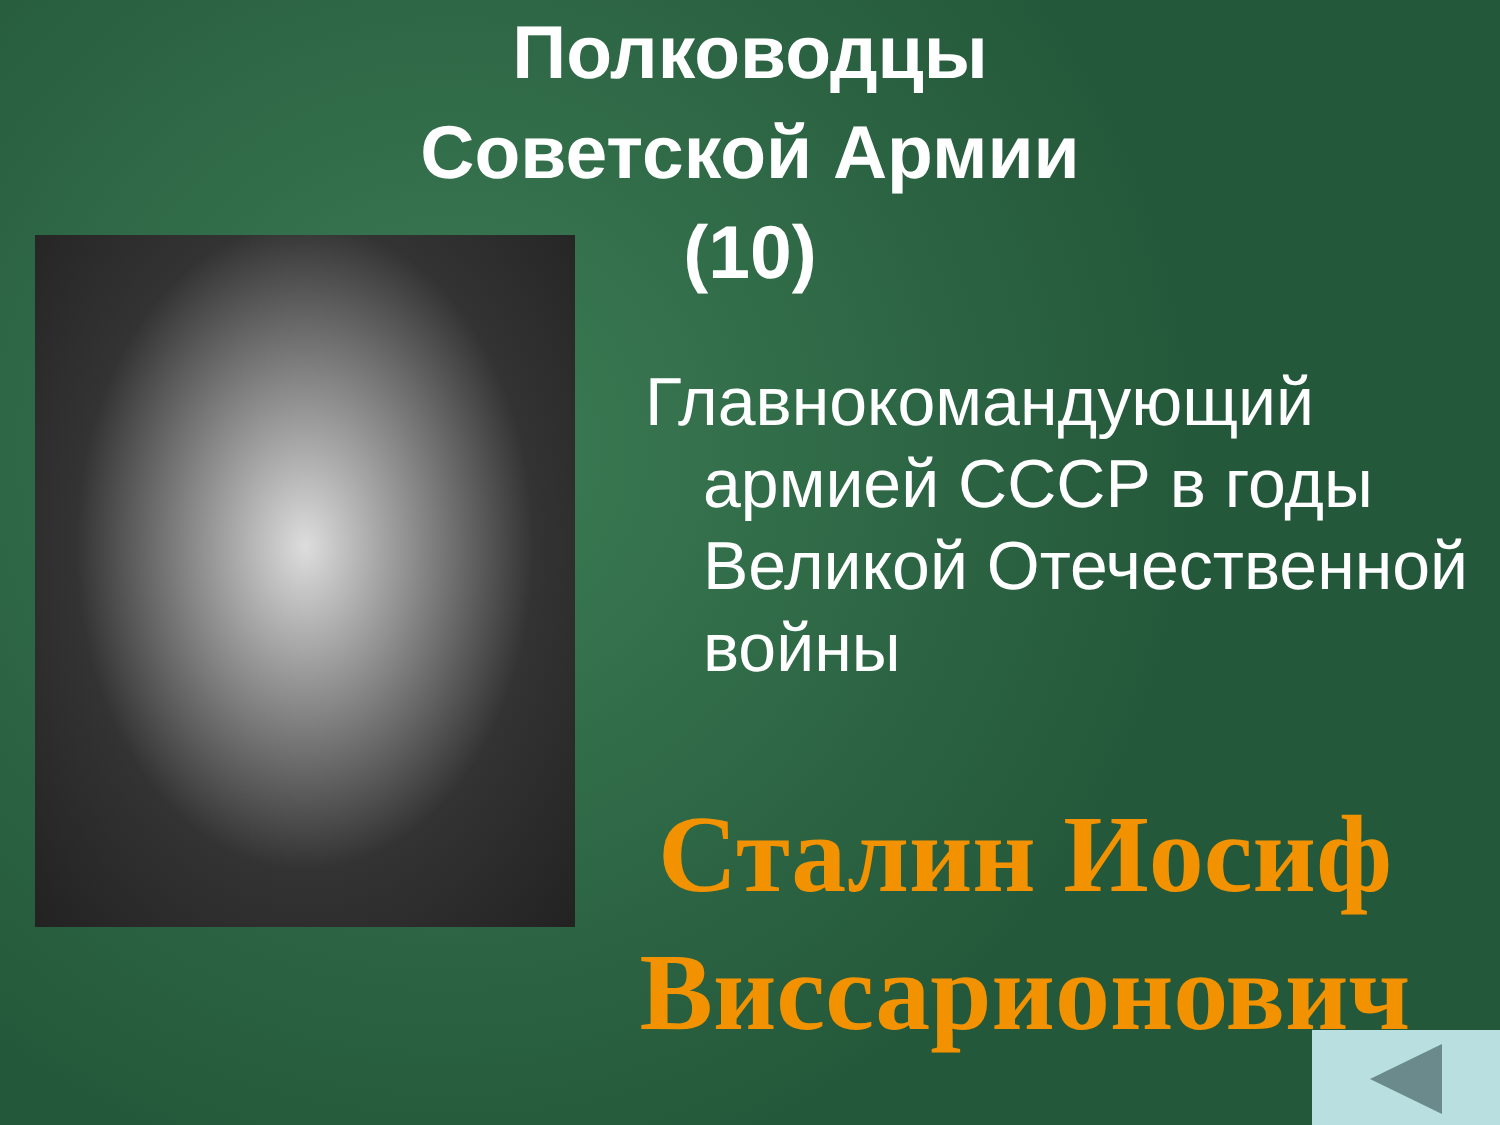Полководцы
Советской Армии
(10)
Главнокомандующий
армией СССР в годы Великой Отечественной войны
Сталин Иосиф Виссарионович